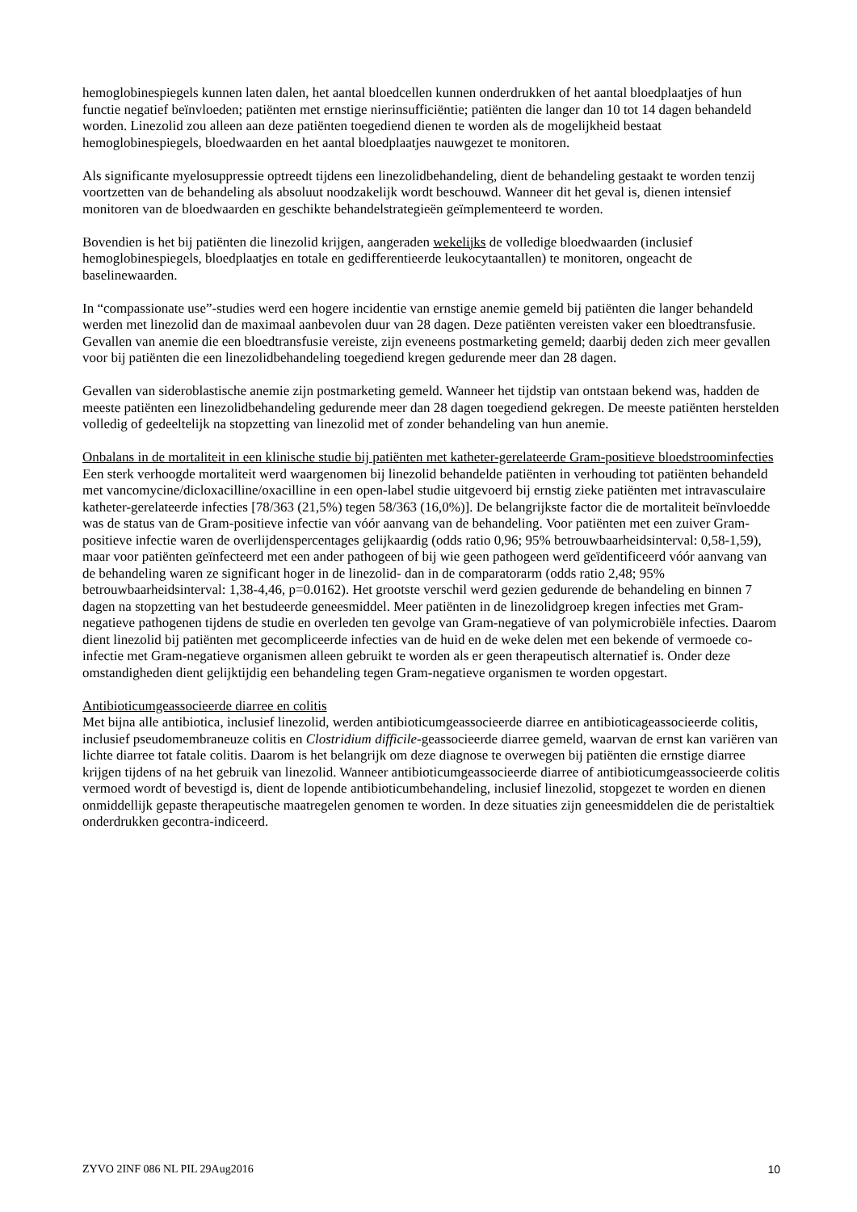hemoglobinespiegels kunnen laten dalen, het aantal bloedcellen kunnen onderdrukken of het aantal bloedplaatjes of hun functie negatief beïnvloeden; patiënten met ernstige nierinsufficiëntie; patiënten die langer dan 10 tot 14 dagen behandeld worden. Linezolid zou alleen aan deze patiënten toegediend dienen te worden als de mogelijkheid bestaat hemoglobinespiegels, bloedwaarden en het aantal bloedplaatjes nauwgezet te monitoren.
Als significante myelosuppressie optreedt tijdens een linezolidbehandeling, dient de behandeling gestaakt te worden tenzij voortzetten van de behandeling als absoluut noodzakelijk wordt beschouwd. Wanneer dit het geval is, dienen intensief monitoren van de bloedwaarden en geschikte behandelstrategieën geïmplementeerd te worden.
Bovendien is het bij patiënten die linezolid krijgen, aangeraden wekelijks de volledige bloedwaarden (inclusief hemoglobinespiegels, bloedplaatjes en totale en gedifferentieerde leukocytaantallen) te monitoren, ongeacht de baselinewaarden.
In “compassionate use”-studies werd een hogere incidentie van ernstige anemie gemeld bij patiënten die langer behandeld werden met linezolid dan de maximaal aanbevolen duur van 28 dagen. Deze patiënten vereisten vaker een bloedtransfusie. Gevallen van anemie die een bloedtransfusie vereiste, zijn eveneens postmarketing gemeld; daarbij deden zich meer gevallen voor bij patiënten die een linezolidbehandeling toegediend kregen gedurende meer dan 28 dagen.
Gevallen van sideroblastische anemie zijn postmarketing gemeld. Wanneer het tijdstip van ontstaan bekend was, hadden de meeste patiënten een linezolidbehandeling gedurende meer dan 28 dagen toegediend gekregen. De meeste patiënten herstelden volledig of gedeeltelijk na stopzetting van linezolid met of zonder behandeling van hun anemie.
Onbalans in de mortaliteit in een klinische studie bij patiënten met katheter-gerelateerde Gram-positieve bloedstroominfecties
Een sterk verhoogde mortaliteit werd waargenomen bij linezolid behandelde patiënten in verhouding tot patiënten behandeld met vancomycine/dicloxacilline/oxacilline in een open-label studie uitgevoerd bij ernstig zieke patiënten met intravasculaire katheter-gerelateerde infecties [78/363 (21,5%) tegen 58/363 (16,0%)]. De belangrijkste factor die de mortaliteit beïnvloedde was de status van de Gram-positieve infectie van vóór aanvang van de behandeling. Voor patiënten met een zuiver Gram-positieve infectie waren de overlijdenspercentages gelijkaardig (odds ratio 0,96; 95% betrouwbaarheidsinterval: 0,58-1,59), maar voor patiënten geïnfecteerd met een ander pathogeen of bij wie geen pathogeen werd geïdentificeerd vóór aanvang van de behandeling waren ze significant hoger in de linezolid- dan in de comparatorarm (odds ratio 2,48; 95% betrouwbaarheidsinterval: 1,38-4,46, p=0.0162). Het grootste verschil werd gezien gedurende de behandeling en binnen 7 dagen na stopzetting van het bestudeerde geneesmiddel. Meer patiënten in de linezolidgroep kregen infecties met Gram-negatieve pathogenen tijdens de studie en overleden ten gevolge van Gram-negatieve of van polymicrobiële infecties. Daarom dient linezolid bij patiënten met gecompliceerde infecties van de huid en de weke delen met een bekende of vermoede co-infectie met Gram-negatieve organismen alleen gebruikt te worden als er geen therapeutisch alternatief is. Onder deze omstandigheden dient gelijktijdig een behandeling tegen Gram-negatieve organismen te worden opgestart.
Antibioticumgeassocieerde diarree en colitis
Met bijna alle antibiotica, inclusief linezolid, werden antibioticumgeassocieerde diarree en antibioticageassocieerde colitis, inclusief pseudomembraneuze colitis en Clostridium difficile-geassocieerde diarree gemeld, waarvan de ernst kan variëren van lichte diarree tot fatale colitis. Daarom is het belangrijk om deze diagnose te overwegen bij patiënten die ernstige diarree krijgen tijdens of na het gebruik van linezolid. Wanneer antibioticumgeassocieerde diarree of antibioticumgeassocieerde colitis vermoed wordt of bevestigd is, dient de lopende antibioticumbehandeling, inclusief linezolid, stopgezet te worden en dienen onmiddellijk gepaste therapeutische maatregelen genomen te worden. In deze situaties zijn geneesmiddelen die de peristaltiek onderdrukken gecontra-indiceerd.
ZYVO 2INF 086 NL PIL 29Aug2016 10